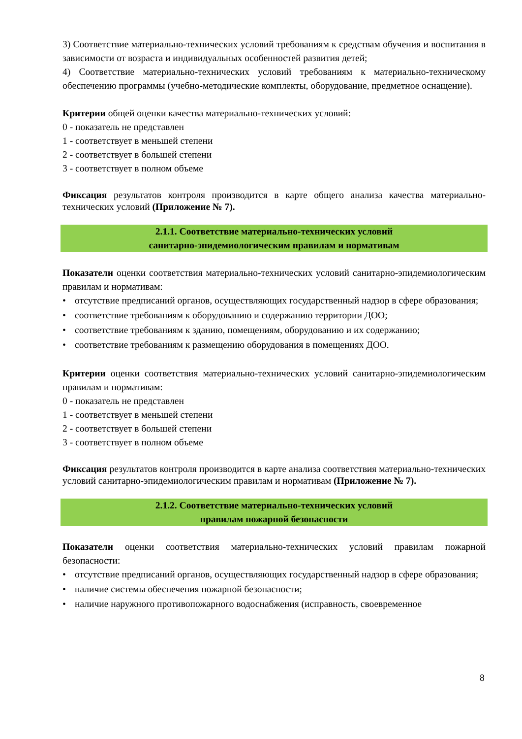3) Соответствие материально-технических условий требованиям к средствам обучения и воспитания в зависимости от возраста и индивидуальных особенностей развития детей;
4) Соответствие материально-технических условий требованиям к материально-техническому обеспечению программы (учебно-методические комплекты, оборудование, предметное оснащение).
Критерии общей оценки качества материально-технических условий:
0 - показатель не представлен
1 - соответствует в меньшей степени
2 - соответствует в большей степени
3 - соответствует в полном объеме
Фиксация результатов контроля производится в карте общего анализа качества материально-технических условий (Приложение № 7).
2.1.1. Соответствие материально-технических условий
санитарно-эпидемиологическим правилам и нормативам
Показатели оценки соответствия материально-технических условий санитарно-эпидемиологическим правилам и нормативам:
• отсутствие предписаний органов, осуществляющих государственный надзор в сфере образования;
• соответствие требованиям к оборудованию и содержанию территории ДОО;
• соответствие требованиям к зданию, помещениям, оборудованию и их содержанию;
• соответствие требованиям к размещению оборудования в помещениях ДОО.
Критерии оценки соответствия материально-технических условий санитарно-эпидемиологическим правилам и нормативам:
0 - показатель не представлен
1 - соответствует в меньшей степени
2 - соответствует в большей степени
3 - соответствует в полном объеме
Фиксация результатов контроля производится в карте анализа соответствия материально-технических условий санитарно-эпидемиологическим правилам и нормативам (Приложение № 7).
2.1.2. Соответствие материально-технических условий
правилам пожарной безопасности
Показатели оценки соответствия материально-технических условий правилам пожарной безопасности:
• отсутствие предписаний органов, осуществляющих государственный надзор в сфере образования;
• наличие системы обеспечения пожарной безопасности;
• наличие наружного противопожарного водоснабжения (исправность, своевременное
8